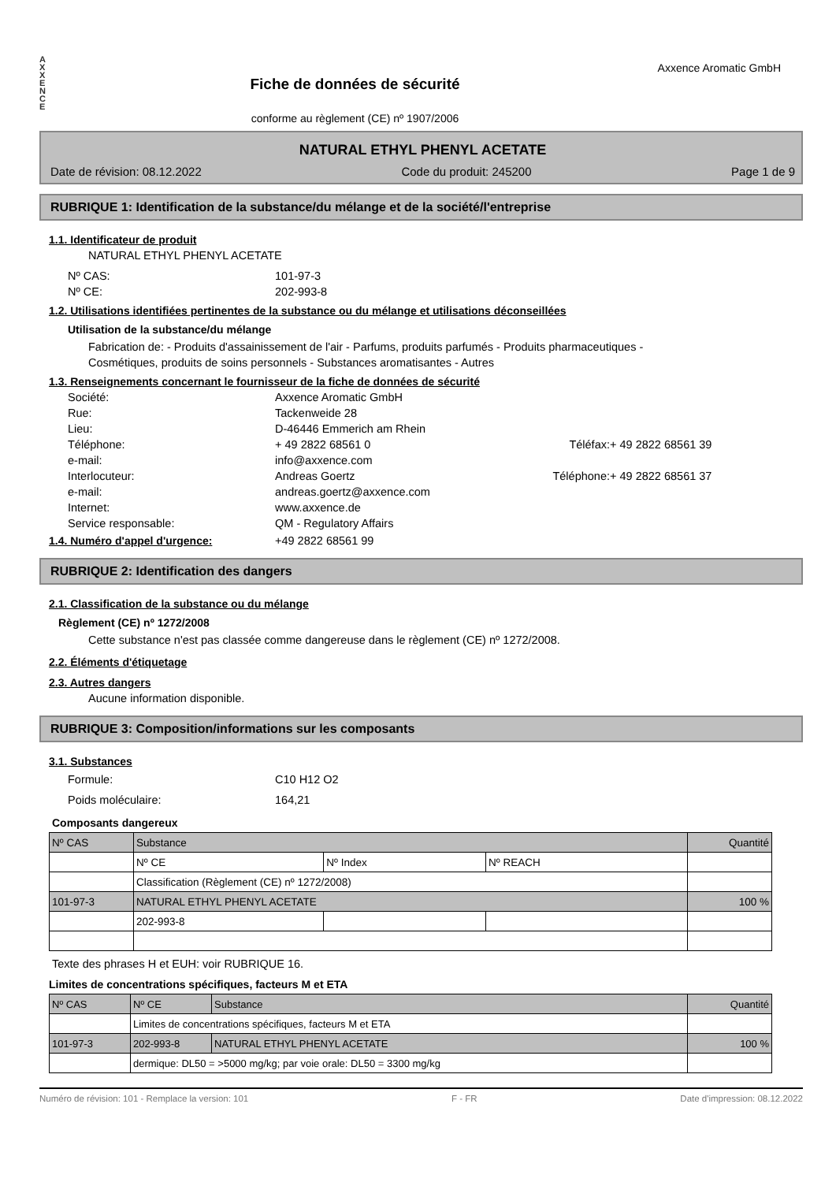A
X
X
E
N
C
E
Fiche de données de sécurité
conforme au règlement (CE) nº 1907/2006
Axxence Aromatic GmbH
NATURAL ETHYL PHENYL ACETATE
Date de révision: 08.12.2022 Code du produit: 245200 Page 1 de 9
RUBRIQUE 1: Identification de la substance/du mélange et de la société/l'entreprise
1.1. Identificateur de produit
NATURAL ETHYL PHENYL ACETATE
Nº CAS: 101-97-3 Nº CE: 202-993-8
1.2. Utilisations identifiées pertinentes de la substance ou du mélange et utilisations déconseillées
Utilisation de la substance/du mélange
Fabrication de: - Produits d'assainissement de l'air - Parfums, produits parfumés - Produits pharmaceutiques -
Cosmétiques, produits de soins personnels - Substances aromatisantes - Autres
1.3. Renseignements concernant le fournisseur de la fiche de données de sécurité
Société: Axxence Aromatic GmbH Rue: Tackenweide 28 Lieu: D-46446 Emmerich am Rhein Téléphone: + 49 2822 68561 0 Téléfax: + 49 2822 68561 39 e-mail: info@axxence.com Interlocuteur: Andreas Goertz Téléphone: + 49 2822 68561 37 e-mail: andreas.goertz@axxence.com Internet: www.axxence.de Service responsable: QM - Regulatory Affairs
1.4. Numéro d'appel d'urgence: +49 2822 68561 99
RUBRIQUE 2: Identification des dangers
2.1. Classification de la substance ou du mélange
Règlement (CE) nº 1272/2008
Cette substance n'est pas classée comme dangereuse dans le règlement (CE) nº 1272/2008.
2.2. Éléments d'étiquetage
2.3. Autres dangers
Aucune information disponible.
RUBRIQUE 3: Composition/informations sur les composants
3.1. Substances
Formule: C10 H12 O2 Poids moléculaire: 164,21
Composants dangereux
| Nº CAS | Substance | | | Quantité |
| --- | --- | --- | --- | --- |
| | Nº CE | Nº Index | Nº REACH | |
| | Classification (Règlement (CE) nº 1272/2008) | | | |
| 101-97-3 | NATURAL ETHYL PHENYL ACETATE | | | 100 % |
| | 202-993-8 | | | |
Texte des phrases H et EUH: voir RUBRIQUE 16.
Limites de concentrations spécifiques, facteurs M et ETA
| Nº CAS | Nº CE | Substance | Quantité |
| --- | --- | --- | --- |
| | Limites de concentrations spécifiques, facteurs M et ETA | | |
| 101-97-3 | 202-993-8 | NATURAL ETHYL PHENYL ACETATE | 100 % |
| | dermique: DL50 = >5000 mg/kg; par voie orale: DL50 = 3300 mg/kg | | |
Numéro de révision: 101 - Remplace la version: 101 F - FR Date d'impression: 08.12.2022